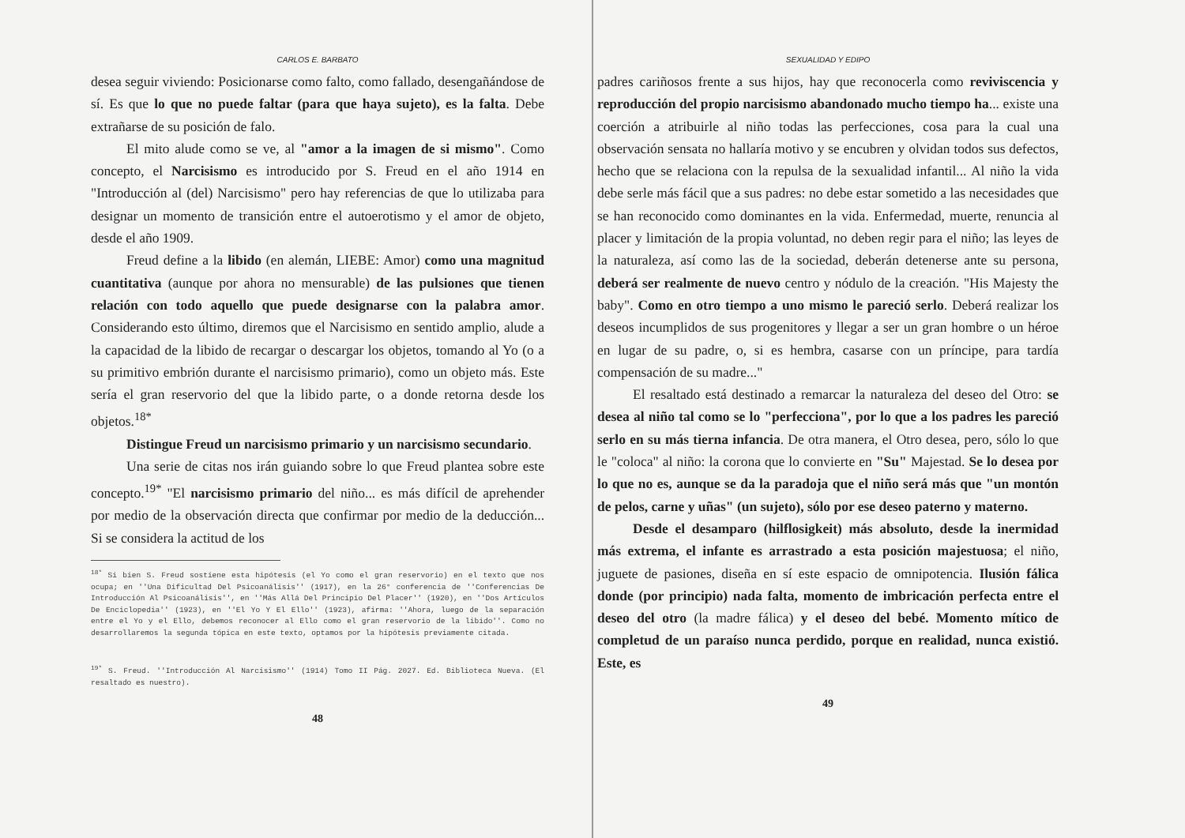CARLOS E. BARBATO
desea seguir viviendo: Posicionarse como falto, como fallado, desengañándose de sí. Es que lo que no puede faltar (para que haya sujeto), es la falta. Debe extrañarse de su posición de falo.
El mito alude como se ve, al "amor a la imagen de si mismo". Como concepto, el Narcisismo es introducido por S. Freud en el año 1914 en "Introducción al (del) Narcisismo" pero hay referencias de que lo utilizaba para designar un momento de transición entre el autoerotismo y el amor de objeto, desde el año 1909.
Freud define a la libido (en alemán, LIEBE: Amor) como una magnitud cuantitativa (aunque por ahora no mensurable) de las pulsiones que tienen relación con todo aquello que puede designarse con la palabra amor. Considerando esto último, diremos que el Narcisismo en sentido amplio, alude a la capacidad de la libido de recargar o descargar los objetos, tomando al Yo (o a su primitivo embrión durante el narcisismo primario), como un objeto más. Este sería el gran reservorio del que la libido parte, o a donde retorna desde los objetos.<sup>18*</sup>
Distingue Freud un narcisismo primario y un narcisismo secundario.
Una serie de citas nos irán guiando sobre lo que Freud plantea sobre este concepto.<sup>19*</sup> "El narcisismo primario del niño... es más difícil de aprehender por medio de la observación directa que confirmar por medio de la deducción... Si se considera la actitud de los
<sup>18*</sup> Si bien S. Freud sostiene esta hipótesis (el Yo como el gran reservorio) en el texto que nos ocupa; en ''Una Dificultad Del Psicoanálisis'' (1917), en la 26° conferencia de ''Conferencias De Introducción Al Psicoanálisis'', en ''Más Allá Del Principio Del Placer'' (1920), en ''Dos Artículos De Enciclopedia'' (1923), en ''El Yo Y El Ello'' (1923), afirma: ''Ahora, luego de la separación entre el Yo y el Ello, debemos reconocer al Ello como el gran reservorio de la libido''. Como no desarrollaremos la segunda tópica en este texto, optamos por la hipótesis previamente citada.
<sup>19*</sup> S. Freud. ''Introducción Al Narcisismo'' (1914) Tomo II Pág. 2027. Ed. Biblioteca Nueva. (El resaltado es nuestro).
48
SEXUALIDAD Y EDIPO
padres cariñosos frente a sus hijos, hay que reconocerla como reviviscencia y reproducción del propio narcisismo abandonado mucho tiempo ha... existe una coerción a atribuirle al niño todas las perfecciones, cosa para la cual una observación sensata no hallaría motivo y se encubren y olvidan todos sus defectos, hecho que se relaciona con la repulsa de la sexualidad infantil... Al niño la vida debe serle más fácil que a sus padres: no debe estar sometido a las necesidades que se han reconocido como dominantes en la vida. Enfermedad, muerte, renuncia al placer y limitación de la propia voluntad, no deben regir para el niño; las leyes de la naturaleza, así como las de la sociedad, deberán detenerse ante su persona, deberá ser realmente de nuevo centro y nódulo de la creación. "His Majesty the baby". Como en otro tiempo a uno mismo le pareció serlo. Deberá realizar los deseos incumplidos de sus progenitores y llegar a ser un gran hombre o un héroe en lugar de su padre, o, si es hembra, casarse con un príncipe, para tardía compensación de su madre..."
El resaltado está destinado a remarcar la naturaleza del deseo del Otro: se desea al niño tal como se lo "perfecciona", por lo que a los padres les pareció serlo en su más tierna infancia. De otra manera, el Otro desea, pero, sólo lo que le "coloca" al niño: la corona que lo convierte en "Su" Majestad. Se lo desea por lo que no es, aunque se da la paradoja que el niño será más que "un montón de pelos, carne y uñas" (un sujeto), sólo por ese deseo paterno y materno.
Desde el desamparo (hilflosigkeit) más absoluto, desde la inermidad más extrema, el infante es arrastrado a esta posición majestuosa; el niño, juguete de pasiones, diseña en sí este espacio de omnipotencia. Ilusión fálica donde (por principio) nada falta, momento de imbricación perfecta entre el deseo del otro (la madre fálica) y el deseo del bebé. Momento mítico de completud de un paraíso nunca perdido, porque en realidad, nunca existió. Este, es
49